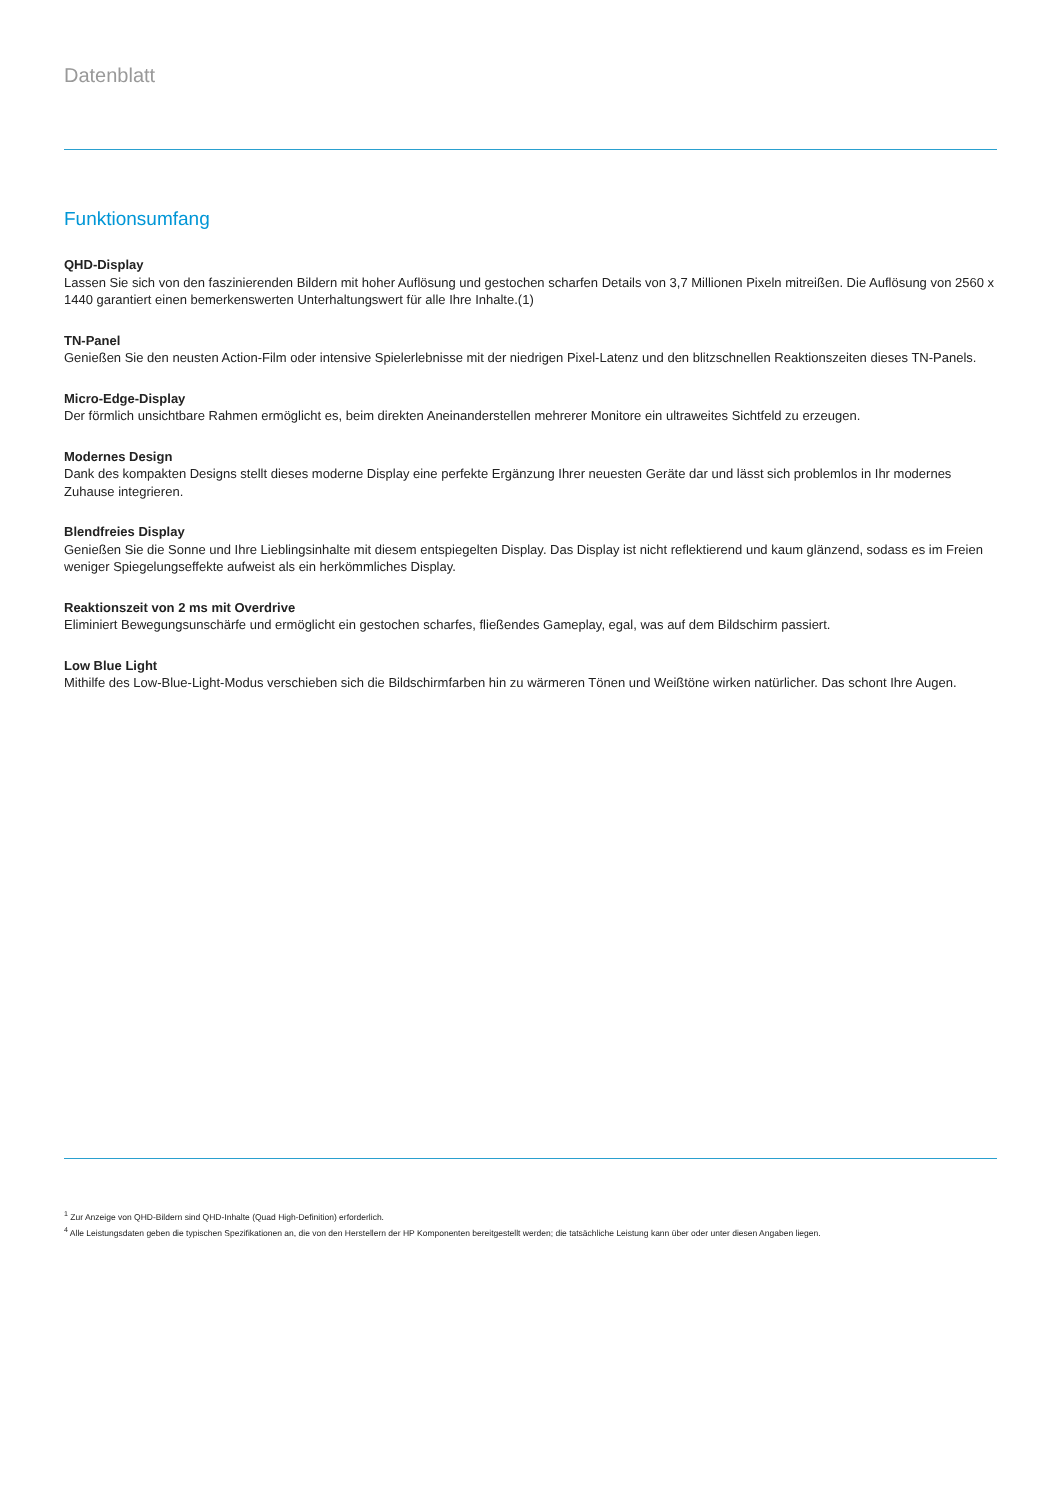Datenblatt
Funktionsumfang
QHD-Display
Lassen Sie sich von den faszinierenden Bildern mit hoher Auflösung und gestochen scharfen Details von 3,7 Millionen Pixeln mitreißen. Die Auflösung von 2560 x 1440 garantiert einen bemerkenswerten Unterhaltungswert für alle Ihre Inhalte.(1)
TN-Panel
Genießen Sie den neusten Action-Film oder intensive Spielerlebnisse mit der niedrigen Pixel-Latenz und den blitzschnellen Reaktionszeiten dieses TN-Panels.
Micro-Edge-Display
Der förmlich unsichtbare Rahmen ermöglicht es, beim direkten Aneinanderstellen mehrerer Monitore ein ultraweites Sichtfeld zu erzeugen.
Modernes Design
Dank des kompakten Designs stellt dieses moderne Display eine perfekte Ergänzung Ihrer neuesten Geräte dar und lässt sich problemlos in Ihr modernes Zuhause integrieren.
Blendfreies Display
Genießen Sie die Sonne und Ihre Lieblingsinhalte mit diesem entspiegelten Display. Das Display ist nicht reflektierend und kaum glänzend, sodass es im Freien weniger Spiegelungseffekte aufweist als ein herkömmliches Display.
Reaktionszeit von 2 ms mit Overdrive
Eliminiert Bewegungsunschärfe und ermöglicht ein gestochen scharfes, fließendes Gameplay, egal, was auf dem Bildschirm passiert.
Low Blue Light
Mithilfe des Low-Blue-Light-Modus verschieben sich die Bildschirmfarben hin zu wärmeren Tönen und Weißtöne wirken natürlicher. Das schont Ihre Augen.
<sup>1</sup> Zur Anzeige von QHD-Bildern sind QHD-Inhalte (Quad High-Definition) erforderlich.
<sup>4</sup> Alle Leistungsdaten geben die typischen Spezifikationen an, die von den Herstellern der HP Komponenten bereitgestellt werden; die tatsächliche Leistung kann über oder unter diesen Angaben liegen.